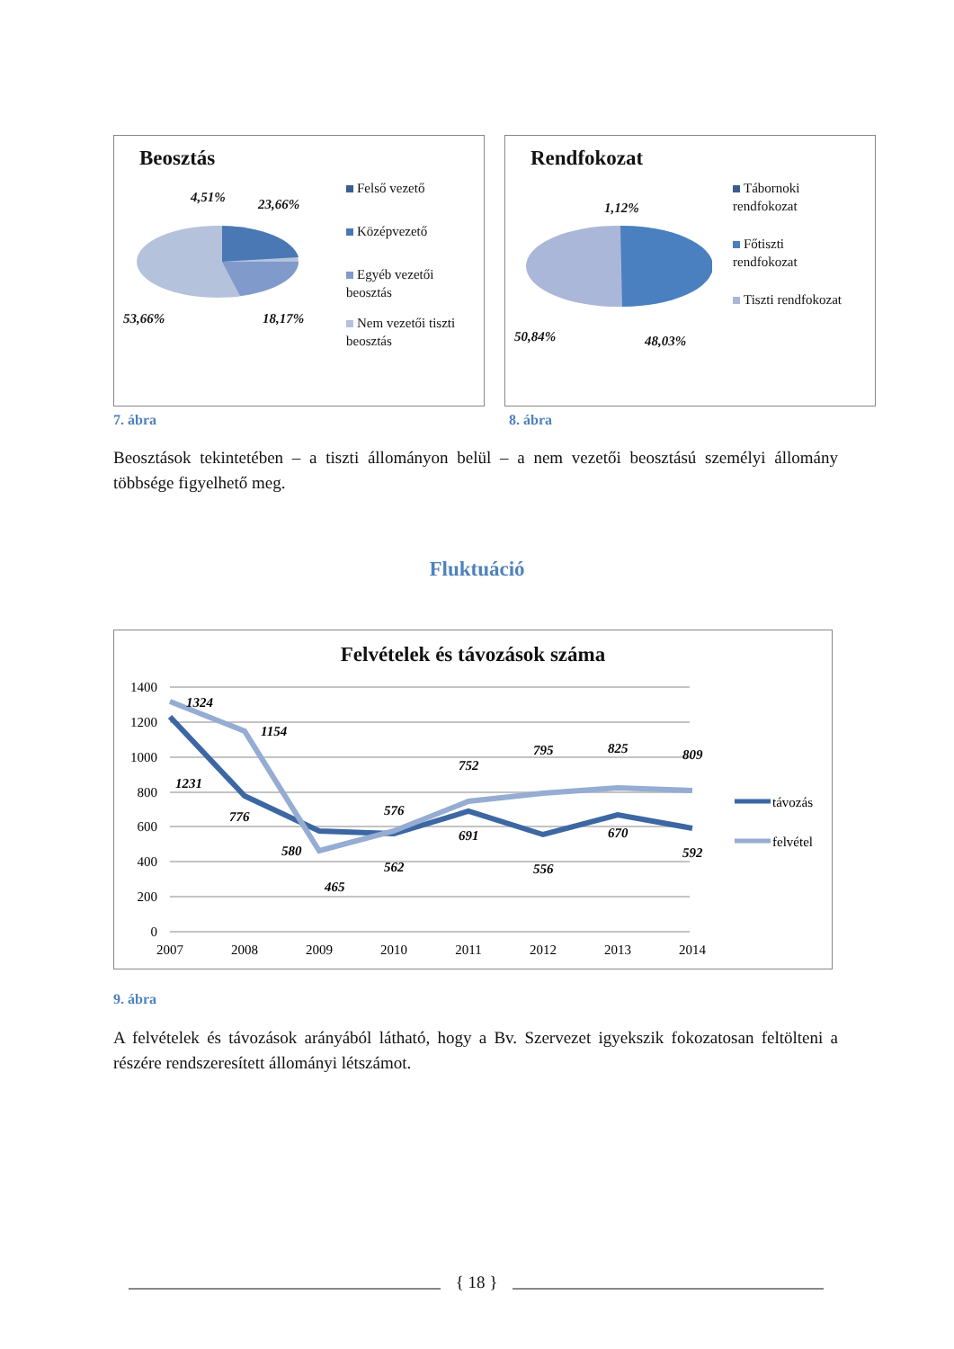Beosztás
4,51% 23,66%
53,66% 18,17%
Felső vezető
Középvezető
Egyéb vezetői
beosztás
Nem vezetői tiszti
beosztás
Rendfokozat
1,12%
50,84% 48,03%
Tábornoki
rendfokozat
Főtiszti
rendfokozat
Tiszti rendfokozat
7. ábra 8. ábra
Beosztások tekintetében – a tiszti állományon belül – a nem vezetői beosztású személyi állomány többsége figyelhető meg.
Fluktuáció
Felvételek és távozások száma
1400
1200
1000
800
600
400
200
0
2007
2008
2009
2010
2011
2012
2013
2014
1231
776
580
562
691
556
670
592
1324
1154
465
576
752
795
825
809
távozás
felvétel
9. ábra
A felvételek és távozások arányából látható, hogy a Bv. Szervezet igyekszik fokozatosan feltölteni a részére rendszeresített állományi létszámot.
{ 18 }